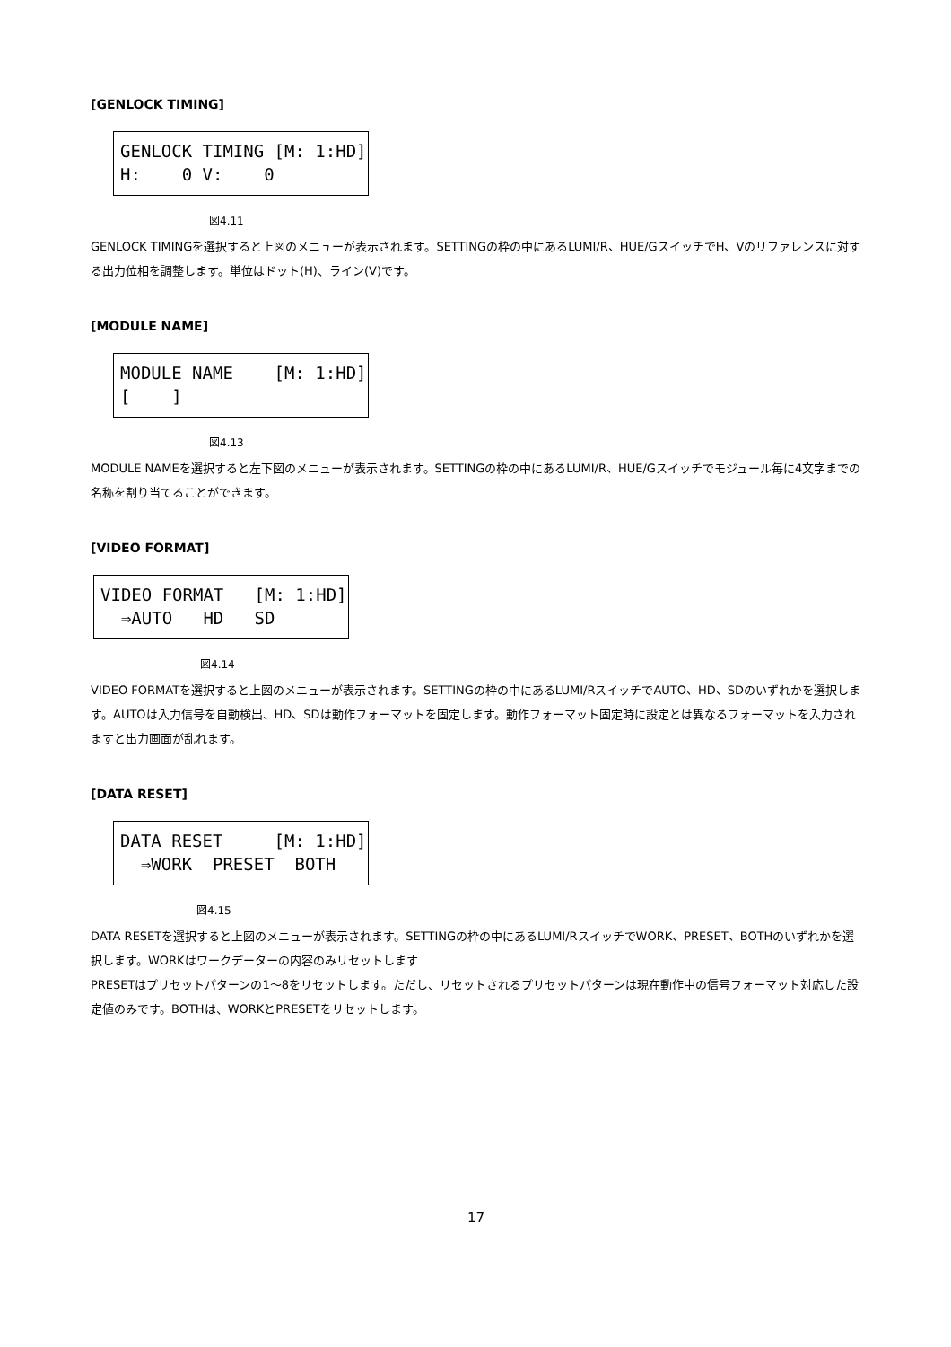[GENLOCK TIMING]
GENLOCK TIMING [M: 1:HD] H: 0 V: 0
図4.11
GENLOCK TIMINGを選択すると上図のメニューが表示されます。SETTINGの枠の中にあるLUMI/R、HUE/GスイッチでH、Vのリファレンスに対する出力位相を調整します。単位はドット(H)、ライン(V)です。
[MODULE NAME]
MODULE NAME [M: 1:HD] [ ]
図4.13
MODULE NAMEを選択すると左下図のメニューが表示されます。SETTINGの枠の中にあるLUMI/R、HUE/Gスイッチでモジュール毎に4文字までの名称を割り当てることができます。
[VIDEO FORMAT]
VIDEO FORMAT [M: 1:HD] ⇒AUTO HD SD
図4.14
VIDEO FORMATを選択すると上図のメニューが表示されます。SETTINGの枠の中にあるLUMI/RスイッチでAUTO、HD、SDのいずれかを選択します。AUTOは入力信号を自動検出、HD、SDは動作フォーマットを固定します。動作フォーマット固定時に設定とは異なるフォーマットを入力されますと出力画面が乱れます。
[DATA RESET]
DATA RESET [M: 1:HD] ⇒WORK PRESET BOTH
図4.15
DATA RESETを選択すると上図のメニューが表示されます。SETTINGの枠の中にあるLUMI/RスイッチでWORK、PRESET、BOTHのいずれかを選択します。WORKはワークデーターの内容のみリセットします
PRESETはプリセットパターンの1～8をリセットします。ただし、リセットされるプリセットパターンは現在動作中の信号フォーマット対応した設定値のみです。BOTHは、WORKとPRESETをリセットします。
17